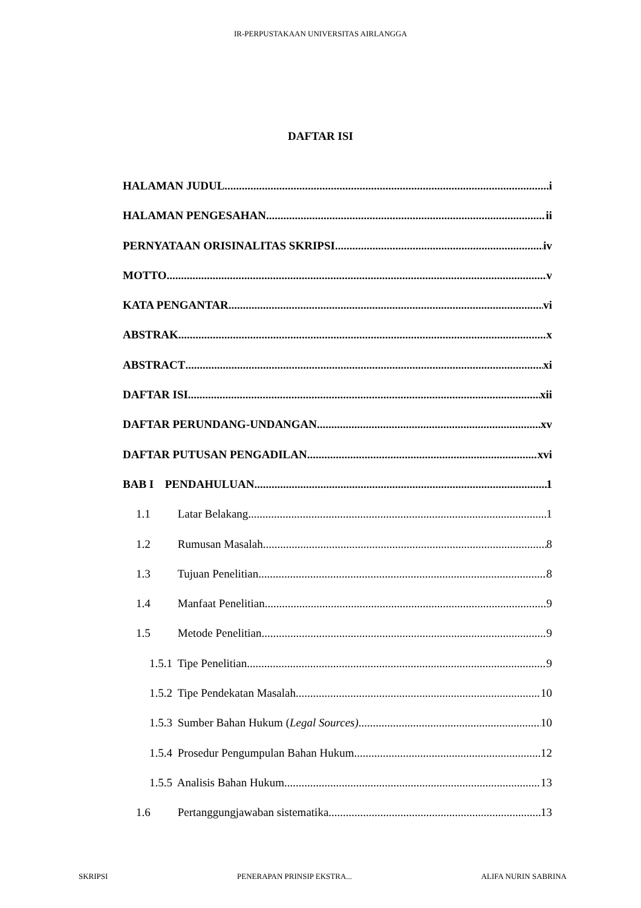IR-PERPUSTAKAAN UNIVERSITAS AIRLANGGA
DAFTAR ISI
HALAMAN JUDUL i
HALAMAN PENGESAHAN ii
PERNYATAAN ORISINALITAS SKRIPSI iv
MOTTO v
KATA PENGANTAR vi
ABSTRAK x
ABSTRACT xi
DAFTAR ISI xii
DAFTAR PERUNDANG-UNDANGAN xv
DAFTAR PUTUSAN PENGADILAN xvi
BAB I PENDAHULUAN 1
1.1 Latar Belakang 1
1.2 Rumusan Masalah 8
1.3 Tujuan Penelitian 8
1.4 Manfaat Penelitian 9
1.5 Metode Penelitian 9
1.5.1 Tipe Penelitian 9
1.5.2 Tipe Pendekatan Masalah 10
1.5.3 Sumber Bahan Hukum (Legal Sources) 10
1.5.4 Prosedur Pengumpulan Bahan Hukum 12
1.5.5 Analisis Bahan Hukum 13
1.6 Pertanggungjawaban sistematika 13
SKRIPSI PENERAPAN PRINSIP EKSTRA... ALIFA NURIN SABRINA